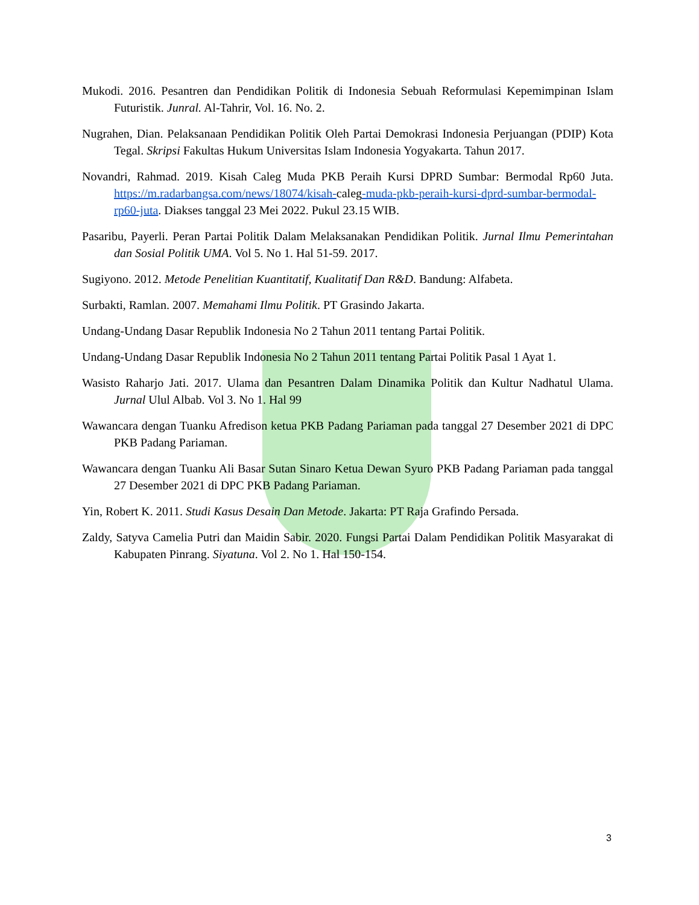Mukodi. 2016. Pesantren dan Pendidikan Politik di Indonesia Sebuah Reformulasi Kepemimpinan Islam Futuristik. Junral. Al-Tahrir, Vol. 16. No. 2.
Nugrahen, Dian. Pelaksanaan Pendidikan Politik Oleh Partai Demokrasi Indonesia Perjuangan (PDIP) Kota Tegal. Skripsi Fakultas Hukum Universitas Islam Indonesia Yogyakarta. Tahun 2017.
Novandri, Rahmad. 2019. Kisah Caleg Muda PKB Peraih Kursi DPRD Sumbar: Bermodal Rp60 Juta. https://m.radarbangsa.com/news/18074/kisah-caleg-muda-pkb-peraih-kursi-dprd-sumbar-bermodal-rp60-juta. Diakses tanggal 23 Mei 2022. Pukul 23.15 WIB.
Pasaribu, Payerli. Peran Partai Politik Dalam Melaksanakan Pendidikan Politik. Jurnal Ilmu Pemerintahan dan Sosial Politik UMA. Vol 5. No 1. Hal 51-59. 2017.
Sugiyono. 2012. Metode Penelitian Kuantitatif, Kualitatif Dan R&D. Bandung: Alfabeta.
Surbakti, Ramlan. 2007. Memahami Ilmu Politik. PT Grasindo Jakarta.
Undang-Undang Dasar Republik Indonesia No 2 Tahun 2011 tentang Partai Politik.
Undang-Undang Dasar Republik Indonesia No 2 Tahun 2011 tentang Partai Politik Pasal 1 Ayat 1.
Wasisto Raharjo Jati. 2017. Ulama dan Pesantren Dalam Dinamika Politik dan Kultur Nadhatul Ulama. Jurnal Ulul Albab. Vol 3. No 1. Hal 99
Wawancara dengan Tuanku Afredison ketua PKB Padang Pariaman pada tanggal 27 Desember 2021 di DPC PKB Padang Pariaman.
Wawancara dengan Tuanku Ali Basar Sutan Sinaro Ketua Dewan Syuro PKB Padang Pariaman pada tanggal 27 Desember 2021 di DPC PKB Padang Pariaman.
Yin, Robert K. 2011. Studi Kasus Desain Dan Metode. Jakarta: PT Raja Grafindo Persada.
Zaldy, Satyva Camelia Putri dan Maidin Sabir. 2020. Fungsi Partai Dalam Pendidikan Politik Masyarakat di Kabupaten Pinrang. Siyatuna. Vol 2. No 1. Hal 150-154.
3